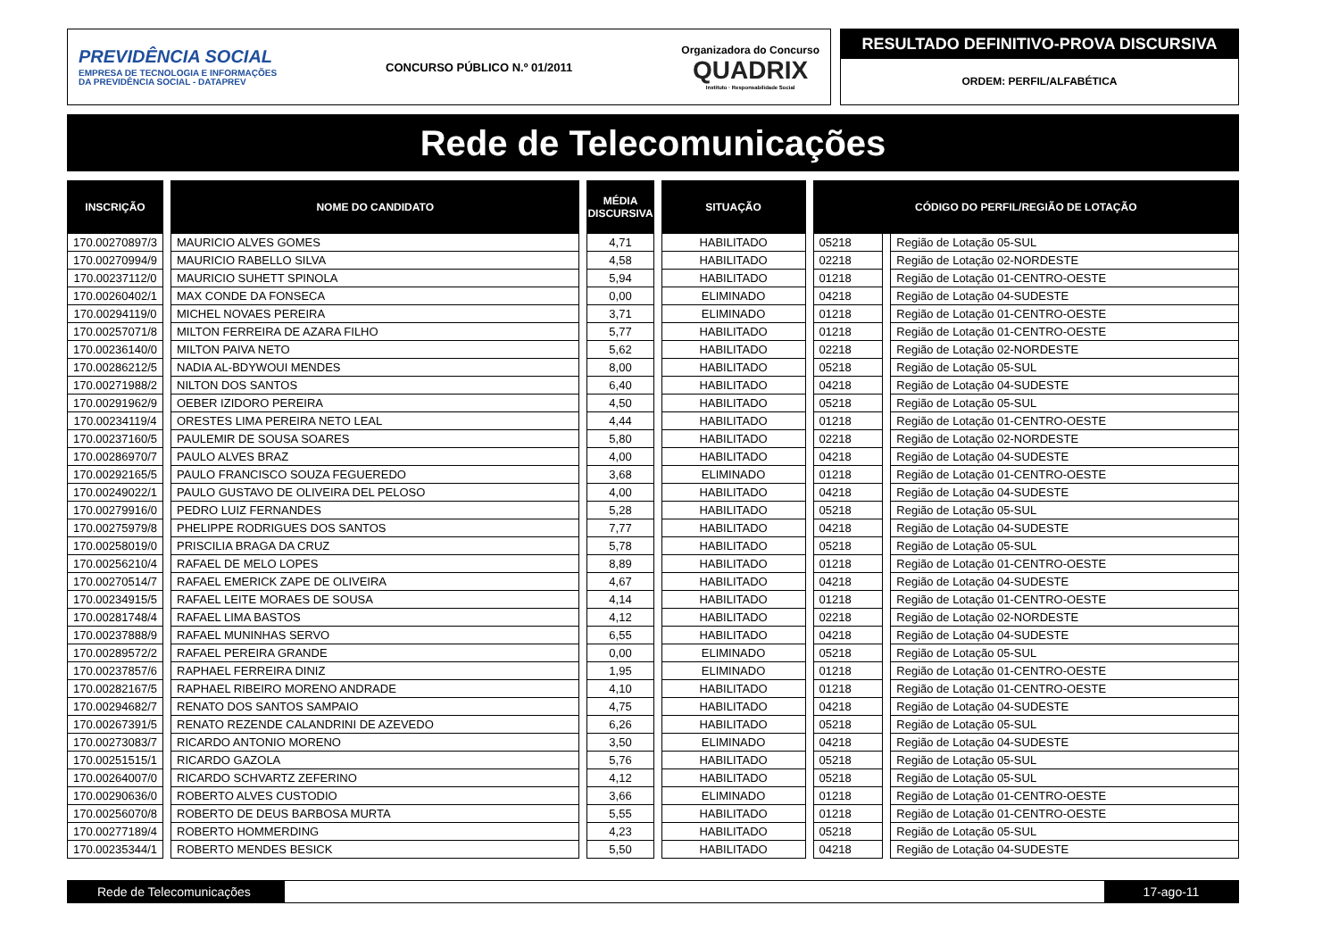PREVIDÊNCIA SOCIAL
EMPRESA DE TECNOLOGIA E INFORMAÇÕES
DA PREVIDÊNCIA SOCIAL - DATAPREV
CONCURSO PÚBLICO N.º 01/2011
Organizadora do Concurso
QUADRIX
Instituto · Responsabilidade Social
RESULTADO DEFINITIVO-PROVA DISCURSIVA
ORDEM: PERFIL/ALFABÉTICA
Rede de Telecomunicações
| INSCRIÇÃO | NOME DO CANDIDATO | MÉDIA DISCURSIVA | SITUAÇÃO | CÓDIGO DO PERFIL/REGIÃO DE LOTAÇÃO | |
| --- | --- | --- | --- | --- | --- |
| 170.00270897/3 | MAURICIO ALVES GOMES | 4,71 | HABILITADO | 05218 | Região de Lotação 05-SUL |
| 170.00270994/9 | MAURICIO RABELLO SILVA | 4,58 | HABILITADO | 02218 | Região de Lotação 02-NORDESTE |
| 170.00237112/0 | MAURICIO SUHETT SPINOLA | 5,94 | HABILITADO | 01218 | Região de Lotação 01-CENTRO-OESTE |
| 170.00260402/1 | MAX CONDE DA FONSECA | 0,00 | ELIMINADO | 04218 | Região de Lotação 04-SUDESTE |
| 170.00294119/0 | MICHEL NOVAES PEREIRA | 3,71 | ELIMINADO | 01218 | Região de Lotação 01-CENTRO-OESTE |
| 170.00257071/8 | MILTON FERREIRA DE AZARA FILHO | 5,77 | HABILITADO | 01218 | Região de Lotação 01-CENTRO-OESTE |
| 170.00236140/0 | MILTON PAIVA NETO | 5,62 | HABILITADO | 02218 | Região de Lotação 02-NORDESTE |
| 170.00286212/5 | NADIA AL-BDYWOUI MENDES | 8,00 | HABILITADO | 05218 | Região de Lotação 05-SUL |
| 170.00271988/2 | NILTON DOS SANTOS | 6,40 | HABILITADO | 04218 | Região de Lotação 04-SUDESTE |
| 170.00291962/9 | OEBER IZIDORO PEREIRA | 4,50 | HABILITADO | 05218 | Região de Lotação 05-SUL |
| 170.00234119/4 | ORESTES LIMA PEREIRA NETO LEAL | 4,44 | HABILITADO | 01218 | Região de Lotação 01-CENTRO-OESTE |
| 170.00237160/5 | PAULEMIR DE SOUSA SOARES | 5,80 | HABILITADO | 02218 | Região de Lotação 02-NORDESTE |
| 170.00286970/7 | PAULO ALVES BRAZ | 4,00 | HABILITADO | 04218 | Região de Lotação 04-SUDESTE |
| 170.00292165/5 | PAULO FRANCISCO SOUZA FEGUEREDO | 3,68 | ELIMINADO | 01218 | Região de Lotação 01-CENTRO-OESTE |
| 170.00249022/1 | PAULO GUSTAVO DE OLIVEIRA DEL PELOSO | 4,00 | HABILITADO | 04218 | Região de Lotação 04-SUDESTE |
| 170.00279916/0 | PEDRO LUIZ FERNANDES | 5,28 | HABILITADO | 05218 | Região de Lotação 05-SUL |
| 170.00275979/8 | PHELIPPE RODRIGUES DOS SANTOS | 7,77 | HABILITADO | 04218 | Região de Lotação 04-SUDESTE |
| 170.00258019/0 | PRISCILIA BRAGA DA CRUZ | 5,78 | HABILITADO | 05218 | Região de Lotação 05-SUL |
| 170.00256210/4 | RAFAEL DE MELO LOPES | 8,89 | HABILITADO | 01218 | Região de Lotação 01-CENTRO-OESTE |
| 170.00270514/7 | RAFAEL EMERICK ZAPE DE OLIVEIRA | 4,67 | HABILITADO | 04218 | Região de Lotação 04-SUDESTE |
| 170.00234915/5 | RAFAEL LEITE MORAES DE SOUSA | 4,14 | HABILITADO | 01218 | Região de Lotação 01-CENTRO-OESTE |
| 170.00281748/4 | RAFAEL LIMA BASTOS | 4,12 | HABILITADO | 02218 | Região de Lotação 02-NORDESTE |
| 170.00237888/9 | RAFAEL MUNINHAS SERVO | 6,55 | HABILITADO | 04218 | Região de Lotação 04-SUDESTE |
| 170.00289572/2 | RAFAEL PEREIRA GRANDE | 0,00 | ELIMINADO | 05218 | Região de Lotação 05-SUL |
| 170.00237857/6 | RAPHAEL FERREIRA DINIZ | 1,95 | ELIMINADO | 01218 | Região de Lotação 01-CENTRO-OESTE |
| 170.00282167/5 | RAPHAEL RIBEIRO MORENO ANDRADE | 4,10 | HABILITADO | 01218 | Região de Lotação 01-CENTRO-OESTE |
| 170.00294682/7 | RENATO DOS SANTOS SAMPAIO | 4,75 | HABILITADO | 04218 | Região de Lotação 04-SUDESTE |
| 170.00267391/5 | RENATO REZENDE CALANDRINI DE AZEVEDO | 6,26 | HABILITADO | 05218 | Região de Lotação 05-SUL |
| 170.00273083/7 | RICARDO ANTONIO MORENO | 3,50 | ELIMINADO | 04218 | Região de Lotação 04-SUDESTE |
| 170.00251515/1 | RICARDO GAZOLA | 5,76 | HABILITADO | 05218 | Região de Lotação 05-SUL |
| 170.00264007/0 | RICARDO SCHVARTZ ZEFERINO | 4,12 | HABILITADO | 05218 | Região de Lotação 05-SUL |
| 170.00290636/0 | ROBERTO ALVES CUSTODIO | 3,66 | ELIMINADO | 01218 | Região de Lotação 01-CENTRO-OESTE |
| 170.00256070/8 | ROBERTO DE DEUS BARBOSA MURTA | 5,55 | HABILITADO | 01218 | Região de Lotação 01-CENTRO-OESTE |
| 170.00277189/4 | ROBERTO HOMMERDING | 4,23 | HABILITADO | 05218 | Região de Lotação 05-SUL |
| 170.00235344/1 | ROBERTO MENDES BESICK | 5,50 | HABILITADO | 04218 | Região de Lotação 04-SUDESTE |
Rede de Telecomunicações 17-ago-11